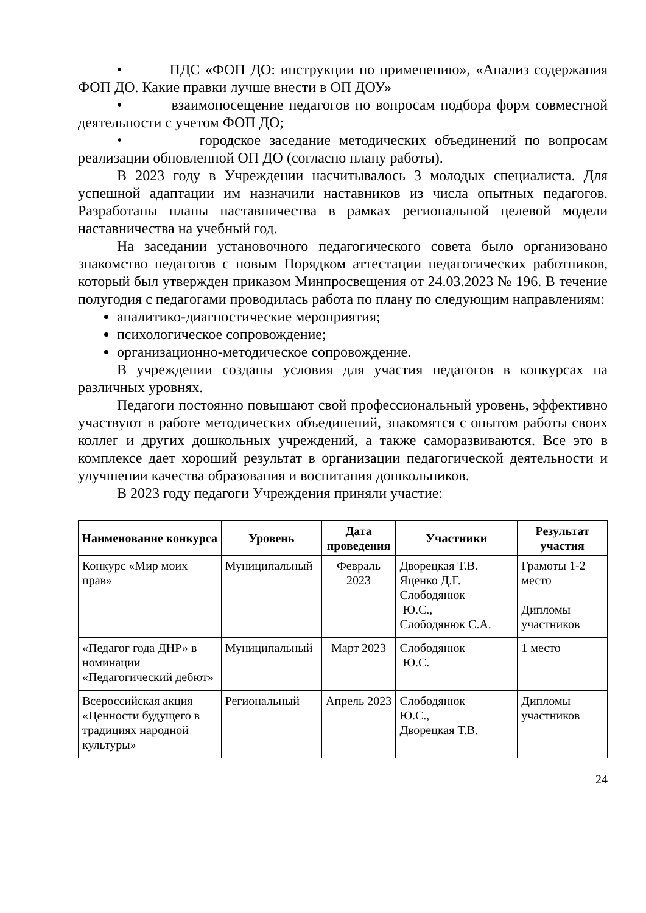• ПДС «ФОП ДО: инструкции по применению», «Анализ содержания ФОП ДО. Какие правки лучше внести в ОП ДОУ»
• взаимопосещение педагогов по вопросам подбора форм совместной деятельности с учетом ФОП ДО;
• городское заседание методических объединений по вопросам реализации обновленной ОП ДО (согласно плану работы).
В 2023 году в Учреждении насчитывалось 3 молодых специалиста. Для успешной адаптации им назначили наставников из числа опытных педагогов. Разработаны планы наставничества в рамках региональной целевой модели наставничества на учебный год.
На заседании установочного педагогического совета было организовано знакомство педагогов с новым Порядком аттестации педагогических работников, который был утвержден приказом Минпросвещения от 24.03.2023 № 196. В течение полугодия с педагогами проводилась работа по плану по следующим направлениям:
аналитико-диагностические мероприятия;
психологическое сопровождение;
организационно-методическое сопровождение.
В учреждении созданы условия для участия педагогов в конкурсах на различных уровнях.
Педагоги постоянно повышают свой профессиональный уровень, эффективно участвуют в работе методических объединений, знакомятся с опытом работы своих коллег и других дошкольных учреждений, а также саморазвиваются. Все это в комплексе дает хороший результат в организации педагогической деятельности и улучшении качества образования и воспитания дошкольников.
В 2023 году педагоги Учреждения приняли участие:
| Наименование конкурса | Уровень | Дата проведения | Участники | Результат участия |
| --- | --- | --- | --- | --- |
| Конкурс «Мир моих прав» | Муниципальный | Февраль 2023 | Дворецкая Т.В. Яценко Д.Г. Слободянюк Ю.С., Слободянюк С.А. | Грамоты 1-2 место Дипломы участников |
| «Педагог года ДНР» в номинации «Педагогический дебют» | Муниципальный | Март 2023 | Слободянюк Ю.С. | 1 место |
| Всероссийская акция «Ценности будущего в традициях народной культуры» | Региональный | Апрель 2023 | Слободянюк Ю.С., Дворецкая Т.В. | Дипломы участников |
24